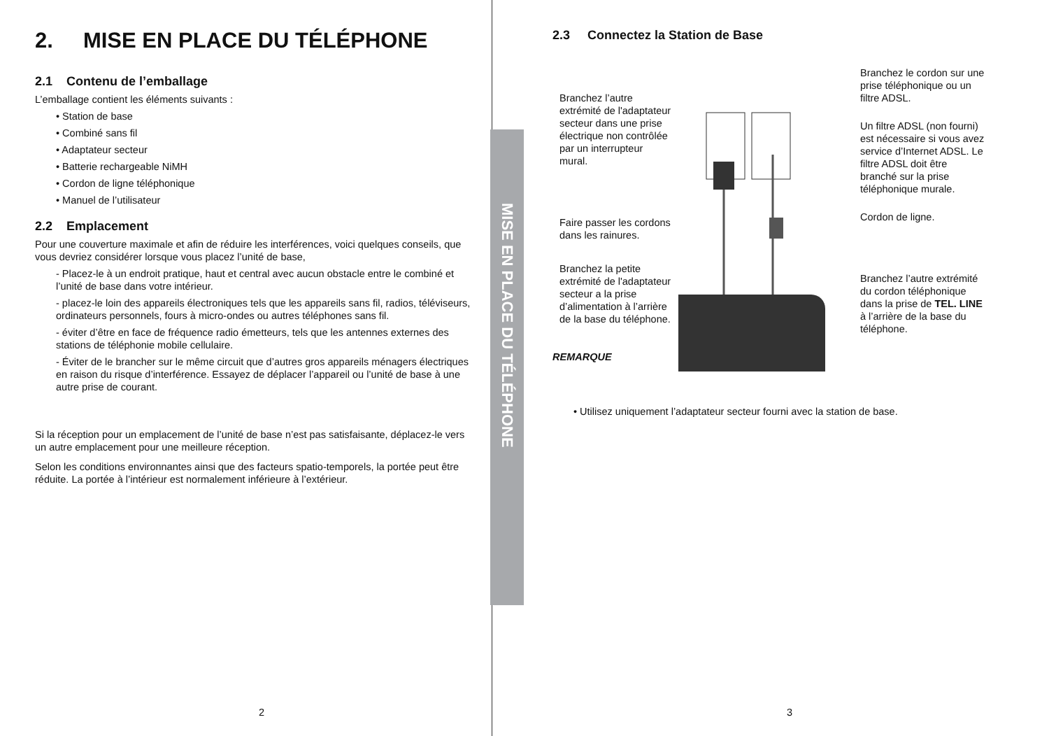MISE EN PLACE DU TÉLÉPHONE
2. MISE EN PLACE DU TÉLÉPHONE
2.1 Contenu de l’emballage
L’emballage contient les éléments suivants :
• Station de base
• Combiné sans fil
• Adaptateur secteur
• Batterie rechargeable NiMH
• Cordon de ligne téléphonique
• Manuel de l’utilisateur
2.2 Emplacement
Pour une couverture maximale et afin de réduire les interférences, voici quelques conseils, que vous devriez considérer lorsque vous placez l’unité de base,
- Placez-le à un endroit pratique, haut et central avec aucun obstacle entre le combiné et l’unité de base dans votre intérieur.
- placez-le loin des appareils électroniques tels que les appareils sans fil, radios, téléviseurs, ordinateurs personnels, fours à micro-ondes ou autres téléphones sans fil.
- éviter d’être en face de fréquence radio émetteurs, tels que les antennes externes des stations de téléphonie mobile cellulaire.
- Éviter de le brancher sur le même circuit que d’autres gros appareils ménagers électriques en raison du risque d’interférence. Essayez de déplacer l’appareil ou l’unité de base à une autre prise de courant.
Si la réception pour un emplacement de l’unité de base n’est pas satisfaisante, déplacez-le vers un autre emplacement pour une meilleure réception.
Selon les conditions environnantes ainsi que des facteurs spatio-temporels, la portée peut être réduite. La portée à l’intérieur est normalement inférieure à l’extérieur.
2
2.3 Connectez la Station de Base
Branchez l’autre extrémité de l'adaptateur secteur dans une prise électrique non contrôlée par un interrupteur mural.
Faire passer les cordons dans les rainures.
Branchez la petite extrémité de l'adaptateur secteur a la prise d’alimentation à l’arrière de la base du téléphone.
Branchez le cordon sur une prise téléphonique ou un filtre ADSL.
Un filtre ADSL (non fourni) est nécessaire si vous avez service d’Internet ADSL. Le filtre ADSL doit être branché sur la prise téléphonique murale.
Cordon de ligne.
Branchez l’autre extrémité du cordon téléphonique dans la prise de TEL. LINE à l’arrière de la base du téléphone.
REMARQUE
• Utilisez uniquement l’adaptateur secteur fourni avec la station de base.
3